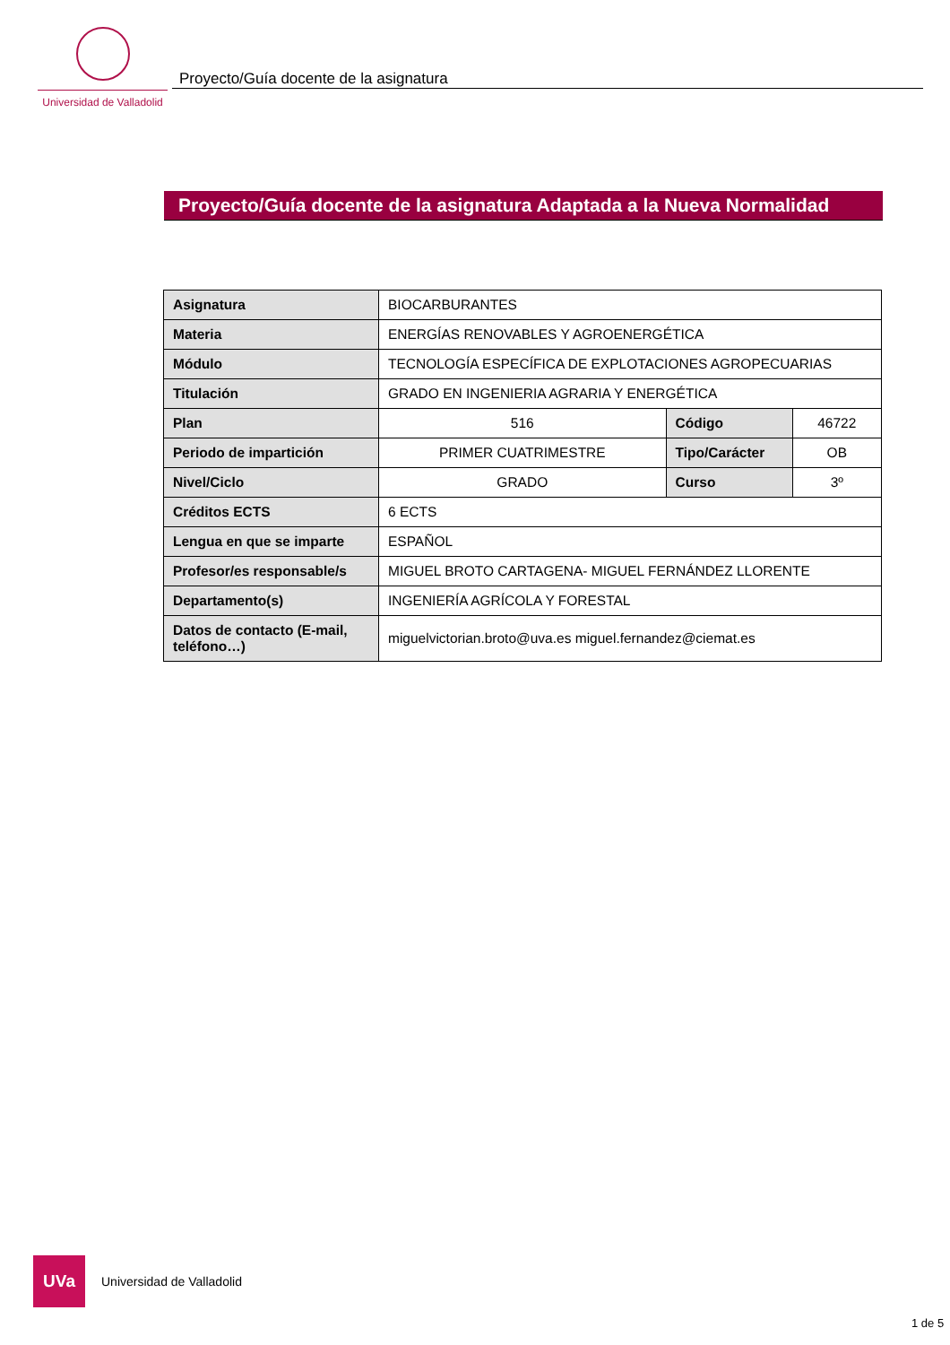Universidad de Valladolid
Proyecto/Guía docente de la asignatura
Proyecto/Guía docente de la asignatura Adaptada a la Nueva Normalidad
| Asignatura | BIOCARBURANTES | | |
| Materia | ENERGÍAS RENOVABLES Y AGROENERGÉTICA | | |
| Módulo | TECNOLOGÍA ESPECÍFICA DE EXPLOTACIONES AGROPECUARIAS | | |
| Titulación | GRADO EN INGENIERIA AGRARIA Y ENERGÉTICA | | |
| Plan | 516 | Código | 46722 |
| Periodo de impartición | PRIMER CUATRIMESTRE | Tipo/Carácter | OB |
| Nivel/Ciclo | GRADO | Curso | 3º |
| Créditos ECTS | 6 ECTS | | |
| Lengua en que se imparte | ESPAÑOL | | |
| Profesor/es responsable/s | MIGUEL BROTO CARTAGENA- MIGUEL FERNÁNDEZ LLORENTE | | |
| Departamento(s) | INGENIERÍA AGRÍCOLA Y FORESTAL | | |
| Datos de contacto (E-mail, teléfono…) | miguelvictorian.broto@uva.es miguel.fernandez@ciemat.es | | |
UVa
Universidad de Valladolid
1 de 5